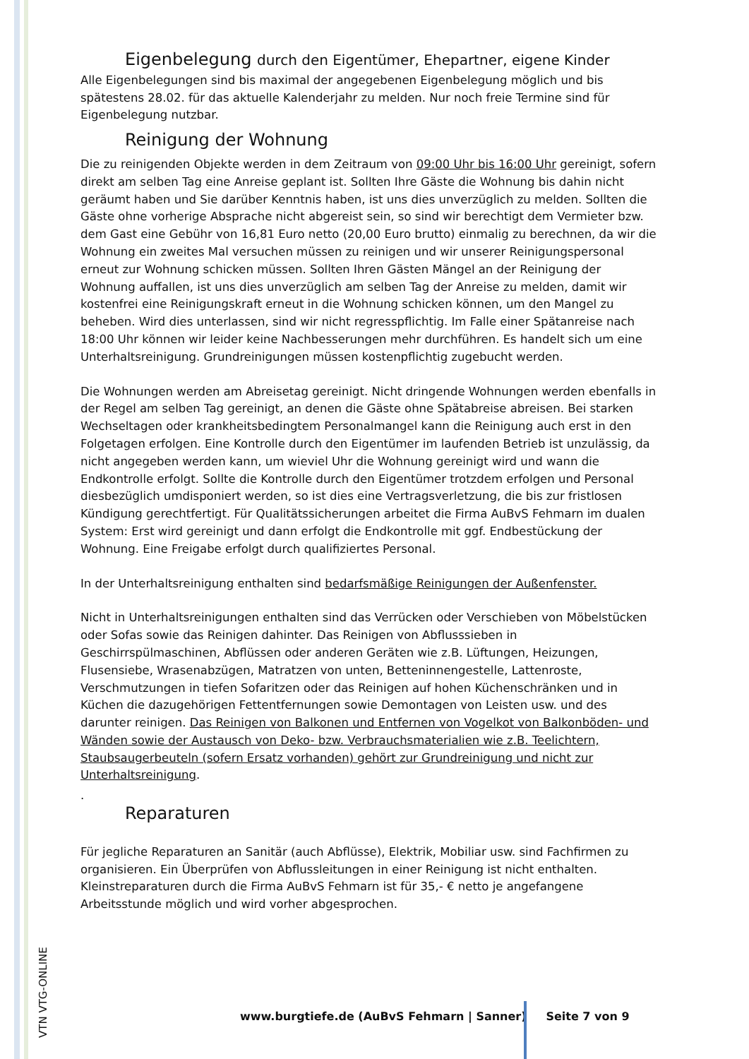Eigenbelegung durch den Eigentümer, Ehepartner, eigene Kinder
Alle Eigenbelegungen sind bis maximal der angegebenen Eigenbelegung möglich und bis spätestens 28.02. für das aktuelle Kalenderjahr zu melden. Nur noch freie Termine sind für Eigenbelegung nutzbar.
Reinigung der Wohnung
Die zu reinigenden Objekte werden in dem Zeitraum von 09:00 Uhr bis 16:00 Uhr gereinigt, sofern direkt am selben Tag eine Anreise geplant ist. Sollten Ihre Gäste die Wohnung bis dahin nicht geräumt haben und Sie darüber Kenntnis haben, ist uns dies unverzüglich zu melden. Sollten die Gäste ohne vorherige Absprache nicht abgereist sein, so sind wir berechtigt dem Vermieter bzw. dem Gast eine Gebühr von 16,81 Euro netto (20,00 Euro brutto) einmalig zu berechnen, da wir die Wohnung ein zweites Mal versuchen müssen zu reinigen und wir unserer Reinigungspersonal erneut zur Wohnung schicken müssen. Sollten Ihren Gästen Mängel an der Reinigung der Wohnung auffallen, ist uns dies unverzüglich am selben Tag der Anreise zu melden, damit wir kostenfrei eine Reinigungskraft erneut in die Wohnung schicken können, um den Mangel zu beheben. Wird dies unterlassen, sind wir nicht regresspflichtig. Im Falle einer Spätanreise nach 18:00 Uhr können wir leider keine Nachbesserungen mehr durchführen. Es handelt sich um eine Unterhaltsreinigung. Grundreinigungen müssen kostenpflichtig zugebucht werden.
Die Wohnungen werden am Abreisetag gereinigt. Nicht dringende Wohnungen werden ebenfalls in der Regel am selben Tag gereinigt, an denen die Gäste ohne Spätabreise abreisen. Bei starken Wechseltagen oder krankheitsbedingtem Personalmangel kann die Reinigung auch erst in den Folgetagen erfolgen. Eine Kontrolle durch den Eigentümer im laufenden Betrieb ist unzulässig, da nicht angegeben werden kann, um wieviel Uhr die Wohnung gereinigt wird und wann die Endkontrolle erfolgt. Sollte die Kontrolle durch den Eigentümer trotzdem erfolgen und Personal diesbezüglich umdisponiert werden, so ist dies eine Vertragsverletzung, die bis zur fristlosen Kündigung gerechtfertigt. Für Qualitätssicherungen arbeitet die Firma AuBvS Fehmarn im dualen System: Erst wird gereinigt und dann erfolgt die Endkontrolle mit ggf. Endbestückung der Wohnung. Eine Freigabe erfolgt durch qualifiziertes Personal.
In der Unterhaltsreinigung enthalten sind bedarfsmäßige Reinigungen der Außenfenster.
Nicht in Unterhaltsreinigungen enthalten sind das Verrücken oder Verschieben von Möbelstücken oder Sofas sowie das Reinigen dahinter. Das Reinigen von Abflusssieben in Geschirrspülmaschinen, Abflüssen oder anderen Geräten wie z.B. Lüftungen, Heizungen, Flusensiebe, Wrasenabzügen, Matratzen von unten, Betteninnengestelle, Lattenroste, Verschmutzungen in tiefen Sofaritzen oder das Reinigen auf hohen Küchenschränken und in Küchen die dazugehörigen Fettentfernungen sowie Demontagen von Leisten usw. und des darunter reinigen. Das Reinigen von Balkonen und Entfernen von Vogelkot von Balkonböden- und Wänden sowie der Austausch von Deko- bzw. Verbrauchsmaterialien wie z.B. Teelichtern, Staubsaugerbeuteln (sofern Ersatz vorhanden) gehört zur Grundreinigung und nicht zur Unterhaltsreinigung.
.
Reparaturen
Für jegliche Reparaturen an Sanitär (auch Abflüsse), Elektrik, Mobiliar usw. sind Fachfirmen zu organisieren. Ein Überprüfen von Abflussleitungen in einer Reinigung ist nicht enthalten. Kleinstreparaturen durch die Firma AuBvS Fehmarn ist für 35,- € netto je angefangene Arbeitsstunde möglich und wird vorher abgesprochen.
VTN VTG-ONLINE
www.burgtiefe.de (AuBvS Fehmarn | Sanner) Seite 7 von 9